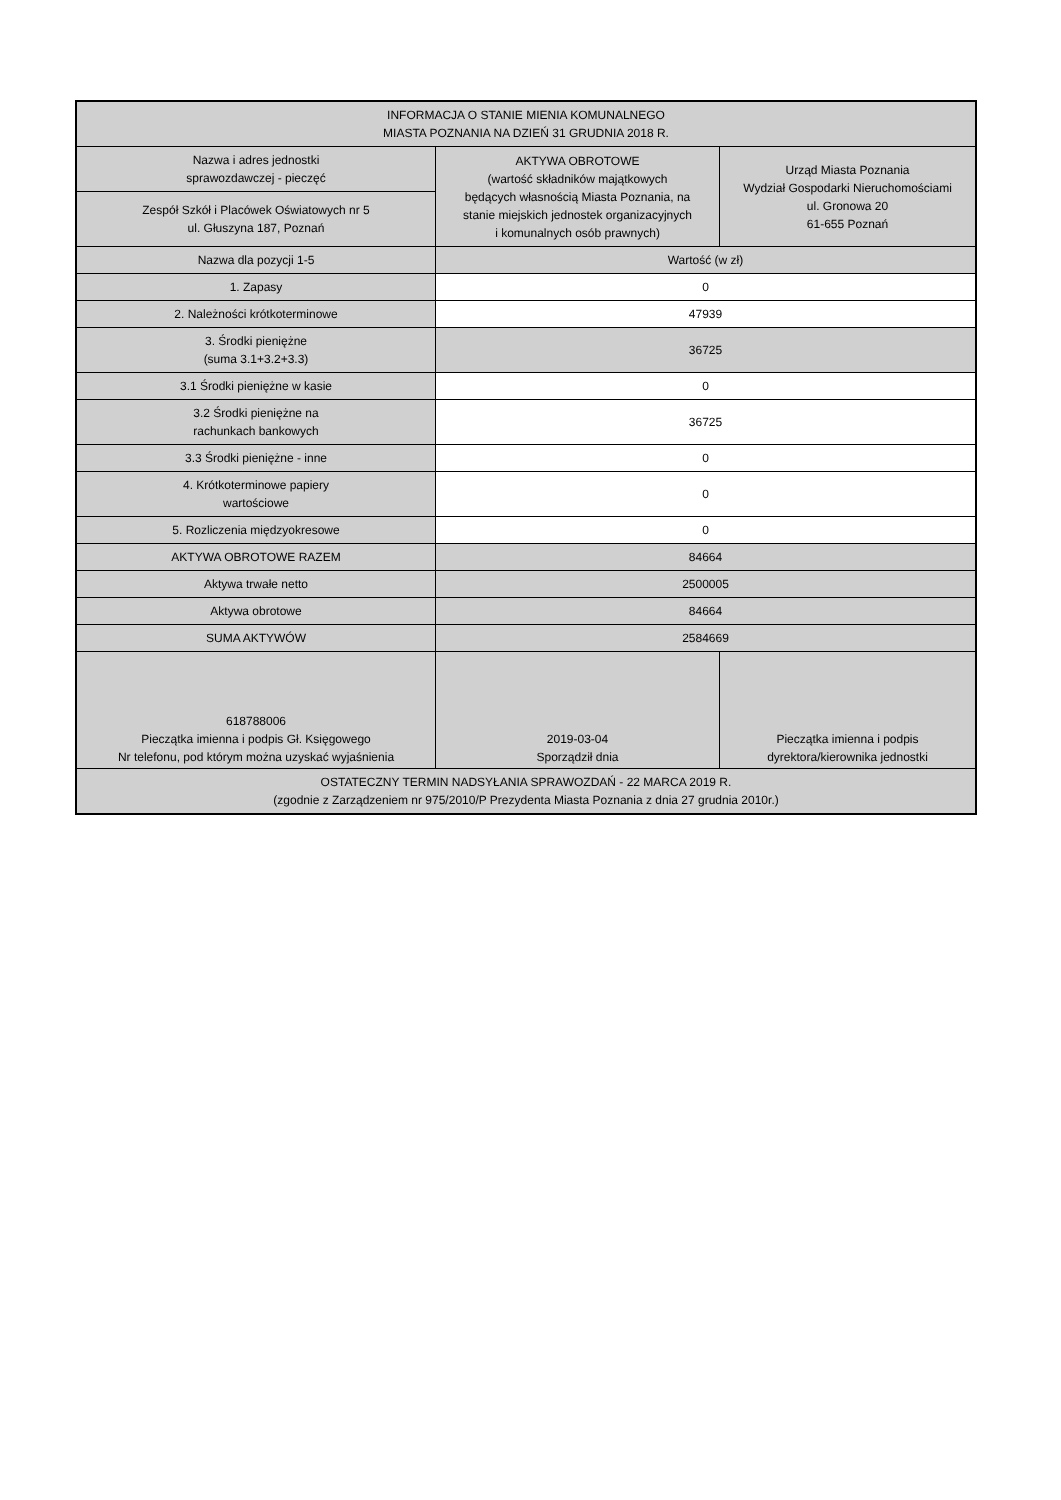| INFORMACJA O STANIE MIENIA KOMUNALNEGO MIASTA POZNANIA NA DZIEŃ 31 GRUDNIA 2018 R. | | |
| --- | --- | --- |
| Nazwa i adres jednostki sprawozdawczej - pieczęć | AKTYWA OBROTOWE (wartość składników majątkowych będących własnością Miasta Poznania, na stanie miejskich jednostek organizacyjnych i komunalnych osób prawnych) | Urząd Miasta Poznania Wydział Gospodarki Nieruchomościami ul. Gronowa 20 61-655 Poznań |
| Zespół Szkół i Placówek Oświatowych nr 5 ul. Głuszyna 187, Poznań | | |
| Nazwa dla pozycji 1-5 | Wartość (w zł) | |
| 1. Zapasy | 0 | |
| 2. Należności krótkoterminowe | 47939 | |
| 3. Środki pieniężne (suma 3.1+3.2+3.3) | 36725 | |
| 3.1 Środki pieniężne w kasie | 0 | |
| 3.2 Środki pieniężne na rachunkach bankowych | 36725 | |
| 3.3 Środki pieniężne - inne | 0 | |
| 4. Krótkoterminowe papiery wartościowe | 0 | |
| 5. Rozliczenia międzyokresowe | 0 | |
| AKTYWA OBROTOWE RAZEM | 84664 | |
| Aktywa trwałe netto | 2500005 | |
| Aktywa obrotowe | 84664 | |
| SUMA AKTYWÓW | 2584669 | |
| 618788006 Pieczątka imienna i podpis Gł. Księgowego Nr telefonu, pod którym można uzyskać wyjaśnienia | 2019-03-04 Sporządził dnia | Pieczątka imienna i podpis dyrektora/kierownika jednostki |
| OSTATECZNY TERMIN NADSYŁANIA SPRAWOZDAŃ - 22 MARCA 2019 R. (zgodnie z Zarządzeniem nr 975/2010/P Prezydenta Miasta Poznania z dnia 27 grudnia 2010r.) | | |